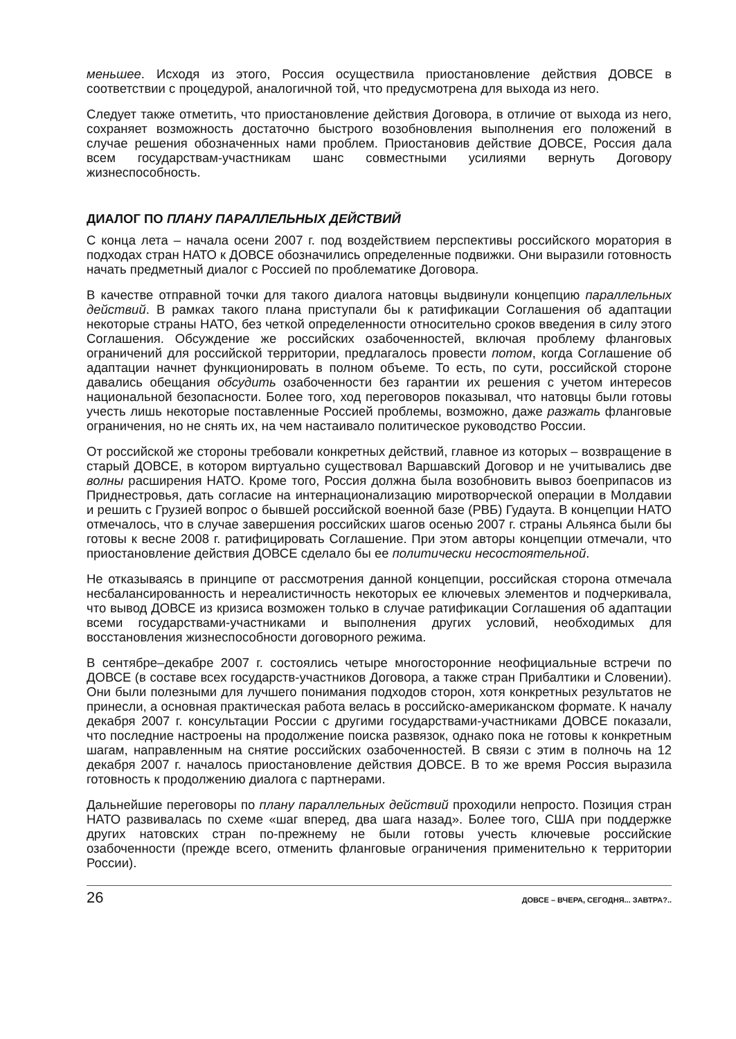меньшее. Исходя из этого, Россия осуществила приостановление действия ДОВСЕ в соответствии с процедурой, аналогичной той, что предусмотрена для выхода из него.
Следует также отметить, что приостановление действия Договора, в отличие от выхода из него, сохраняет возможность достаточно быстрого возобновления выполнения его положений в случае решения обозначенных нами проблем. Приостановив действие ДОВСЕ, Россия дала всем государствам-участникам шанс совместными усилиями вернуть Договору жизнеспособность.
ДИАЛОГ ПО ПЛАНУ ПАРАЛЛЕЛЬНЫХ ДЕЙСТВИЙ
С конца лета – начала осени 2007 г. под воздействием перспективы российского моратория в подходах стран НАТО к ДОВСЕ обозначились определенные подвижки. Они выразили готовность начать предметный диалог с Россией по проблематике Договора.
В качестве отправной точки для такого диалога натовцы выдвинули концепцию параллельных действий. В рамках такого плана приступали бы к ратификации Соглашения об адаптации некоторые страны НАТО, без четкой определенности относительно сроков введения в силу этого Соглашения. Обсуждение же российских озабоченностей, включая проблему фланговых ограничений для российской территории, предлагалось провести потом, когда Соглашение об адаптации начнет функционировать в полном объеме. То есть, по сути, российской стороне давались обещания обсудить озабоченности без гарантии их решения с учетом интересов национальной безопасности. Более того, ход переговоров показывал, что натовцы были готовы учесть лишь некоторые поставленные Россией проблемы, возможно, даже разжать фланговые ограничения, но не снять их, на чем настаивало политическое руководство России.
От российской же стороны требовали конкретных действий, главное из которых – возвращение в старый ДОВСЕ, в котором виртуально существовал Варшавский Договор и не учитывались две волны расширения НАТО. Кроме того, Россия должна была возобновить вывоз боеприпасов из Приднестровья, дать согласие на интернационализацию миротворческой операции в Молдавии и решить с Грузией вопрос о бывшей российской военной базе (РВБ) Гудаута. В концепции НАТО отмечалось, что в случае завершения российских шагов осенью 2007 г. страны Альянса были бы готовы к весне 2008 г. ратифицировать Соглашение. При этом авторы концепции отмечали, что приостановление действия ДОВСЕ сделало бы ее политически несостоятельной.
Не отказываясь в принципе от рассмотрения данной концепции, российская сторона отмечала несбалансированность и нереалистичность некоторых ее ключевых элементов и подчеркивала, что вывод ДОВСЕ из кризиса возможен только в случае ратификации Соглашения об адаптации всеми государствами-участниками и выполнения других условий, необходимых для восстановления жизнеспособности договорного режима.
В сентябре–декабре 2007 г. состоялись четыре многосторонние неофициальные встречи по ДОВСЕ (в составе всех государств-участников Договора, а также стран Прибалтики и Словении). Они были полезными для лучшего понимания подходов сторон, хотя конкретных результатов не принесли, а основная практическая работа велась в российско-американском формате. К началу декабря 2007 г. консультации России с другими государствами-участниками ДОВСЕ показали, что последние настроены на продолжение поиска развязок, однако пока не готовы к конкретным шагам, направленным на снятие российских озабоченностей. В связи с этим в полночь на 12 декабря 2007 г. началось приостановление действия ДОВСЕ. В то же время Россия выразила готовность к продолжению диалога с партнерами.
Дальнейшие переговоры по плану параллельных действий проходили непросто. Позиция стран НАТО развивалась по схеме «шаг вперед, два шага назад». Более того, США при поддержке других натовских стран по-прежнему не были готовы учесть ключевые российские озабоченности (прежде всего, отменить фланговые ограничения применительно к территории России).
26 ДОВСЕ – ВЧЕРА, СЕГОДНЯ... ЗАВТРА?..